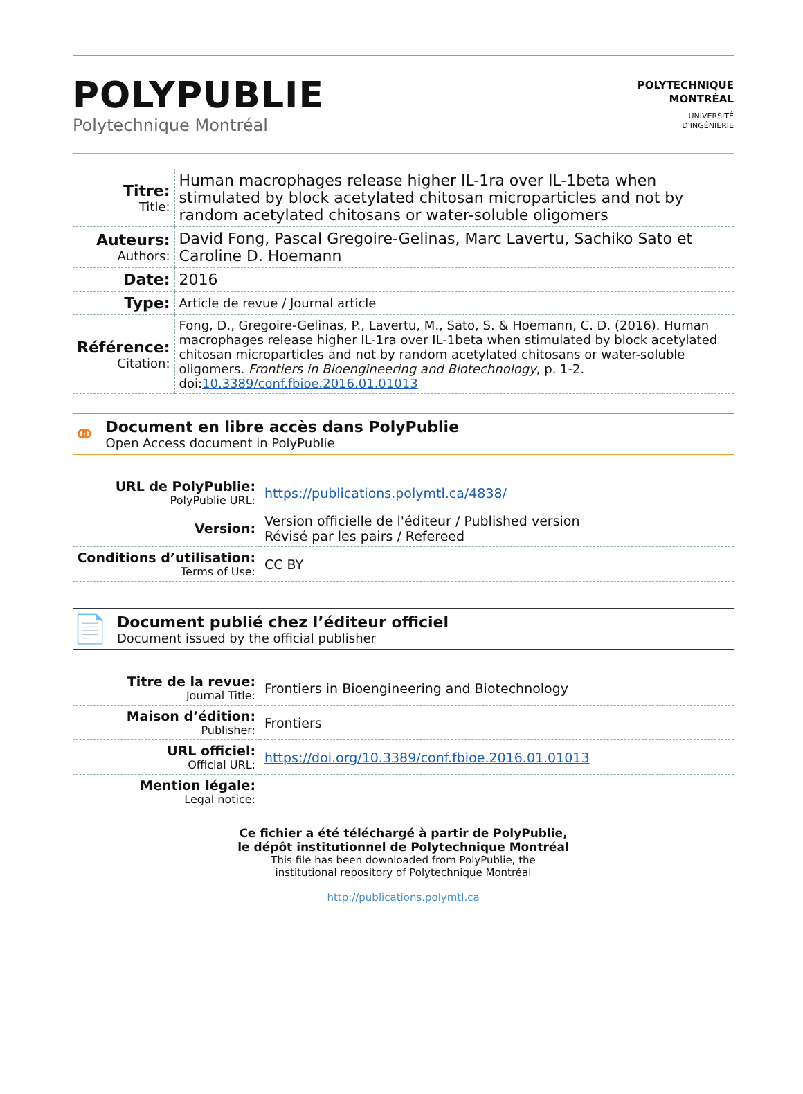POLYPUBLIE
Polytechnique Montréal
POLYTECHNIQUE
MONTRÉAL
UNIVERSITÉ
D'INGÉNIERIE
| Titre: Title: | Human macrophages release higher IL-1ra over IL-1beta when stimulated by block acetylated chitosan microparticles and not by random acetylated chitosans or water-soluble oligomers |
| Auteurs: Authors: | David Fong, Pascal Gregoire-Gelinas, Marc Lavertu, Sachiko Sato et Caroline D. Hoemann |
| Date: | 2016 |
| Type: | Article de revue / Journal article |
| Référence: Citation: | Fong, D., Gregoire-Gelinas, P., Lavertu, M., Sato, S. & Hoemann, C. D. (2016). Human macrophages release higher IL-1ra over IL-1beta when stimulated by block acetylated chitosan microparticles and not by random acetylated chitosans or water-soluble oligomers. Frontiers in Bioengineering and Biotechnology , p. 1-2. doi: 10.3389/conf.fbioe.2016.01.01013 |
⚭
Document en libre accès dans PolyPublie
Open Access document in PolyPublie
| URL de PolyPublie: PolyPublie URL: | https://publications.polymtl.ca/4838/ |
| Version: | Version officielle de l'éditeur / Published version Révisé par les pairs / Refereed |
| Conditions d’utilisation: Terms of Use: | CC BY |
📄
Document publié chez l’éditeur officiel
Document issued by the official publisher
| Titre de la revue: Journal Title: | Frontiers in Bioengineering and Biotechnology |
| Maison d’édition: Publisher: | Frontiers |
| URL officiel: Official URL: | https://doi.org/10.3389/conf.fbioe.2016.01.01013 |
| Mention légale: Legal notice: | |
Ce fichier a été téléchargé à partir de PolyPublie,
le dépôt institutionnel de Polytechnique Montréal
This file has been downloaded from PolyPublie, the
institutional repository of Polytechnique Montréal
http://publications.polymtl.ca